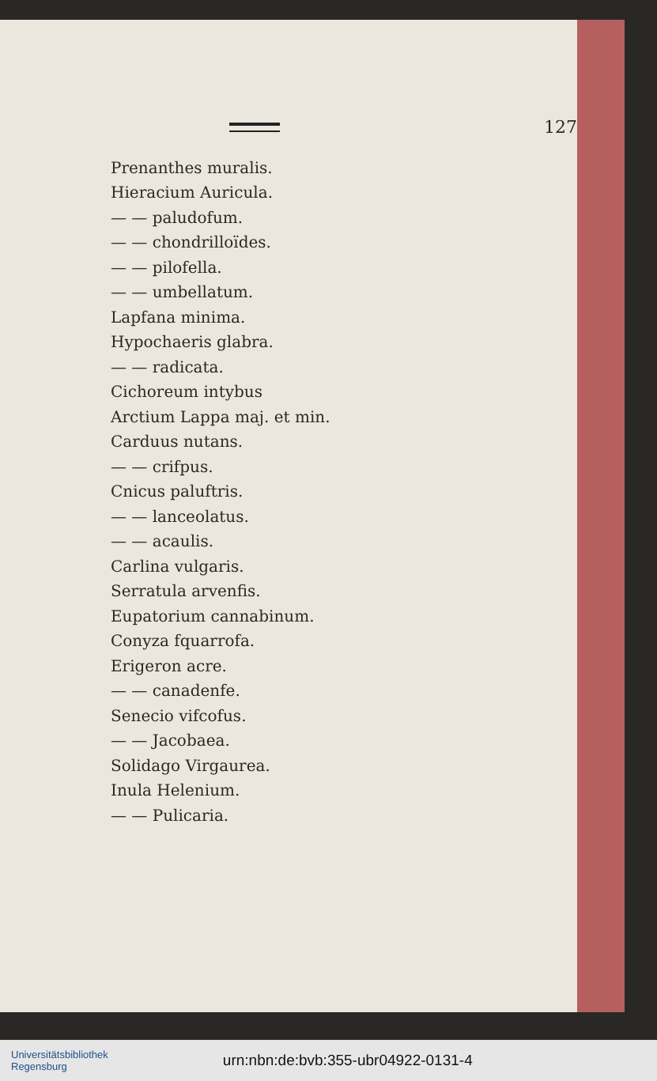127
Prenanthes muralis.
Hieracium Auricula.
— — paludofum.
— — chondrilloïdes.
— — pilofella.
— — umbellatum.
Lapfana minima.
Hypochaeris glabra.
— — radicata.
Cichoreum intybus
Arctium Lappa maj. et min.
Carduus nutans.
— — crifpus.
Cnicus paluftris.
— — lanceolatus.
— — acaulis.
Carlina vulgaris.
Serratula arvenfis.
Eupatorium cannabinum.
Conyza fquarrofa.
Erigeron acre.
— — canadenfe.
Senecio vifcofus.
— — Jacobaea.
Solidago Virgaurea.
Inula Helenium.
— — Pulicaria.
Universitätsbibliothek
Regensburg
urn:nbn:de:bvb:355-ubr04922-0131-4